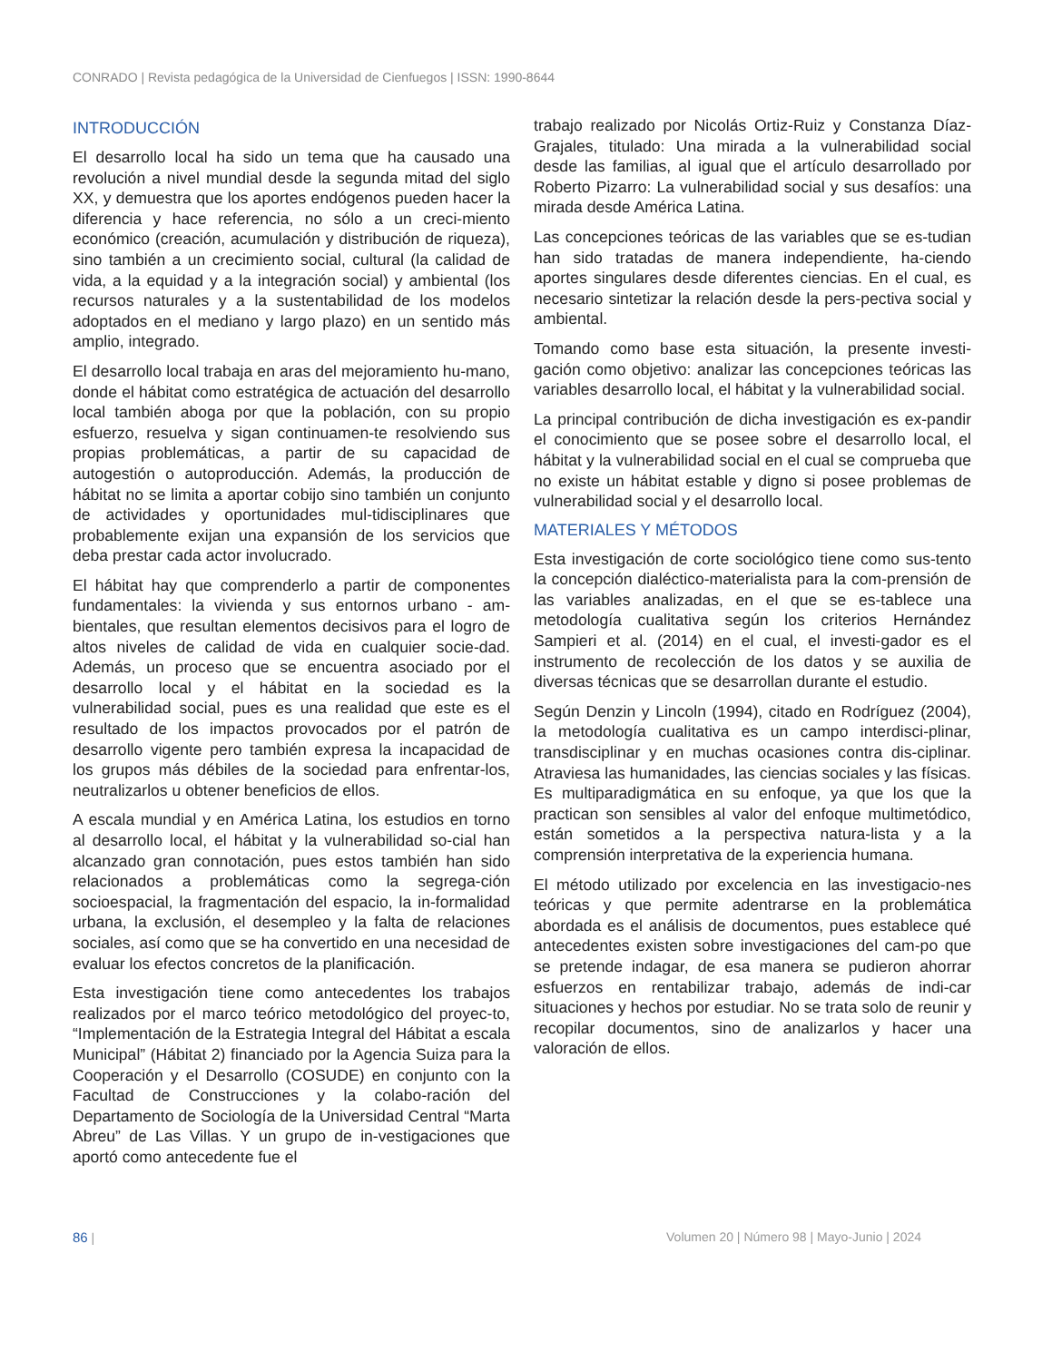CONRADO | Revista pedagógica de la Universidad de Cienfuegos | ISSN: 1990-8644
INTRODUCCIÓN
El desarrollo local ha sido un tema que ha causado una revolución a nivel mundial desde la segunda mitad del siglo XX, y demuestra que los aportes endógenos pueden hacer la diferencia y hace referencia, no sólo a un creci-miento económico (creación, acumulación y distribución de riqueza), sino también a un crecimiento social, cultural (la calidad de vida, a la equidad y a la integración social) y ambiental (los recursos naturales y a la sustentabilidad de los modelos adoptados en el mediano y largo plazo) en un sentido más amplio, integrado.
El desarrollo local trabaja en aras del mejoramiento hu-mano, donde el hábitat como estratégica de actuación del desarrollo local también aboga por que la población, con su propio esfuerzo, resuelva y sigan continuamen-te resolviendo sus propias problemáticas, a partir de su capacidad de autogestión o autoproducción. Además, la producción de hábitat no se limita a aportar cobijo sino también un conjunto de actividades y oportunidades mul-tidisciplinares que probablemente exijan una expansión de los servicios que deba prestar cada actor involucrado.
El hábitat hay que comprenderlo a partir de componentes fundamentales: la vivienda y sus entornos urbano - am-bientales, que resultan elementos decisivos para el logro de altos niveles de calidad de vida en cualquier socie-dad. Además, un proceso que se encuentra asociado por el desarrollo local y el hábitat en la sociedad es la vulnerabilidad social, pues es una realidad que este es el resultado de los impactos provocados por el patrón de desarrollo vigente pero también expresa la incapacidad de los grupos más débiles de la sociedad para enfrentar-los, neutralizarlos u obtener beneficios de ellos.
A escala mundial y en América Latina, los estudios en torno al desarrollo local, el hábitat y la vulnerabilidad so-cial han alcanzado gran connotación, pues estos también han sido relacionados a problemáticas como la segrega-ción socioespacial, la fragmentación del espacio, la in-formalidad urbana, la exclusión, el desempleo y la falta de relaciones sociales, así como que se ha convertido en una necesidad de evaluar los efectos concretos de la planificación.
Esta investigación tiene como antecedentes los trabajos realizados por el marco teórico metodológico del proyec-to, “Implementación de la Estrategia Integral del Hábitat a escala Municipal” (Hábitat 2) financiado por la Agencia Suiza para la Cooperación y el Desarrollo (COSUDE) en conjunto con la Facultad de Construcciones y la colabo-ración del Departamento de Sociología de la Universidad Central “Marta Abreu” de Las Villas. Y un grupo de in-vestigaciones que aportó como antecedente fue el
trabajo realizado por Nicolás Ortiz-Ruiz y Constanza Díaz-Grajales, titulado: Una mirada a la vulnerabilidad social desde las familias, al igual que el artículo desarrollado por Roberto Pizarro: La vulnerabilidad social y sus desafíos: una mirada desde América Latina.
Las concepciones teóricas de las variables que se es-tudian han sido tratadas de manera independiente, ha-ciendo aportes singulares desde diferentes ciencias. En el cual, es necesario sintetizar la relación desde la pers-pectiva social y ambiental.
Tomando como base esta situación, la presente investi-gación como objetivo: analizar las concepciones teóricas las variables desarrollo local, el hábitat y la vulnerabilidad social.
La principal contribución de dicha investigación es ex-pandir el conocimiento que se posee sobre el desarrollo local, el hábitat y la vulnerabilidad social en el cual se comprueba que no existe un hábitat estable y digno si posee problemas de vulnerabilidad social y el desarrollo local.
MATERIALES Y MÉTODOS
Esta investigación de corte sociológico tiene como sus-tento la concepción dialéctico-materialista para la com-prensión de las variables analizadas, en el que se es-tablece una metodología cualitativa según los criterios Hernández Sampieri et al. (2014) en el cual, el investi-gador es el instrumento de recolección de los datos y se auxilia de diversas técnicas que se desarrollan durante el estudio.
Según Denzin y Lincoln (1994), citado en Rodríguez (2004), la metodología cualitativa es un campo interdisci-plinar, transdisciplinar y en muchas ocasiones contra dis-ciplinar. Atraviesa las humanidades, las ciencias sociales y las físicas. Es multiparadigmática en su enfoque, ya que los que la practican son sensibles al valor del enfoque multimetódico, están sometidos a la perspectiva natura-lista y a la comprensión interpretativa de la experiencia humana.
El método utilizado por excelencia en las investigacio-nes teóricas y que permite adentrarse en la problemática abordada es el análisis de documentos, pues establece qué antecedentes existen sobre investigaciones del cam-po que se pretende indagar, de esa manera se pudieron ahorrar esfuerzos en rentabilizar trabajo, además de indi-car situaciones y hechos por estudiar. No se trata solo de reunir y recopilar documentos, sino de analizarlos y hacer una valoración de ellos.
86 | Volumen 20 | Número 98 | Mayo-Junio | 2024